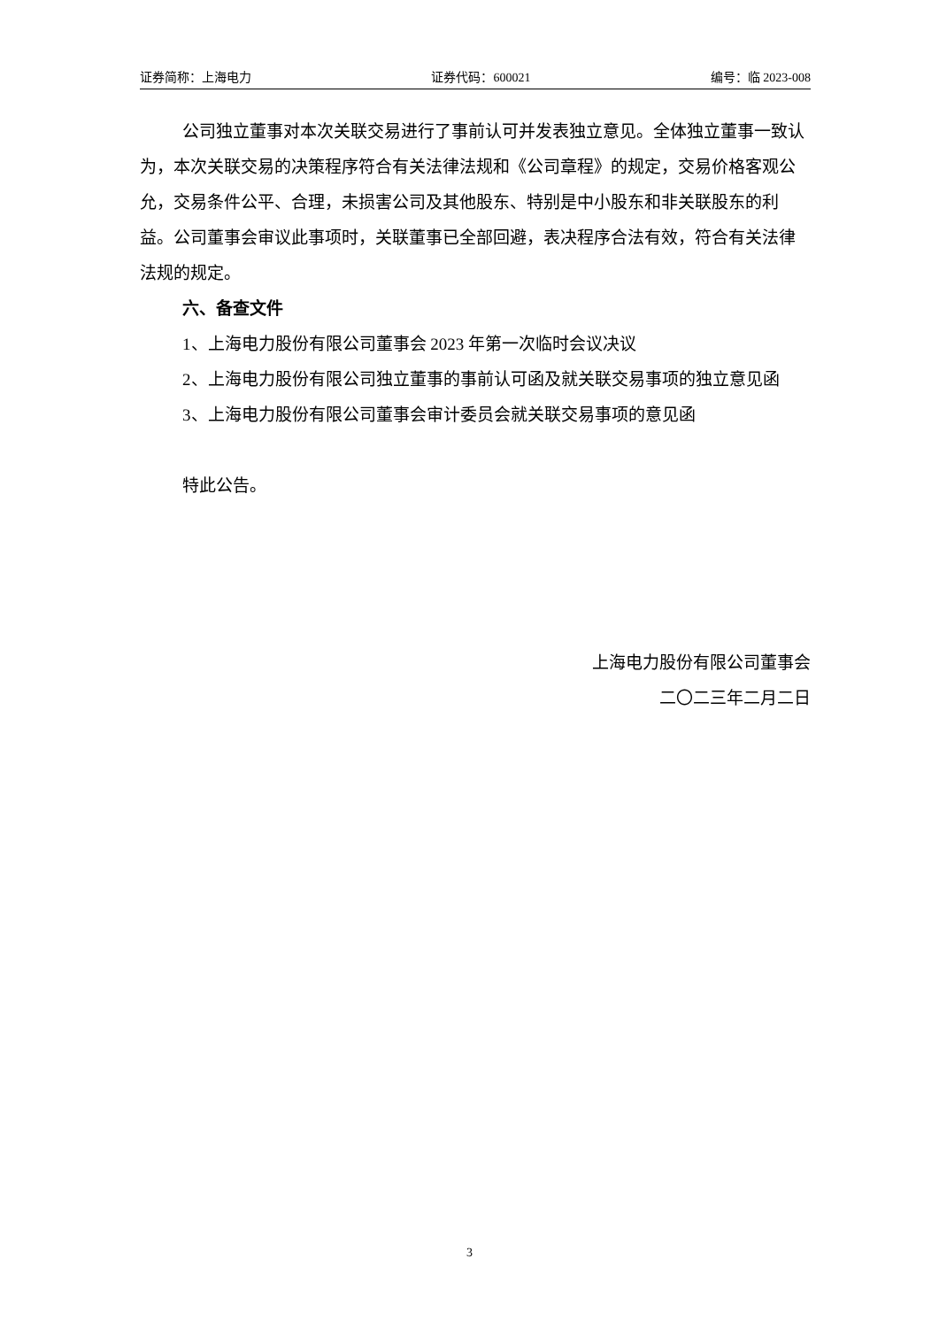证券简称：上海电力 证券代码：600021 编号：临 2023-008
公司独立董事对本次关联交易进行了事前认可并发表独立意见。全体独立董事一致认为，本次关联交易的决策程序符合有关法律法规和《公司章程》的规定，交易价格客观公允，交易条件公平、合理，未损害公司及其他股东、特别是中小股东和非关联股东的利益。公司董事会审议此事项时，关联董事已全部回避，表决程序合法有效，符合有关法律法规的规定。
六、备查文件
1、上海电力股份有限公司董事会 2023 年第一次临时会议决议
2、上海电力股份有限公司独立董事的事前认可函及就关联交易事项的独立意见函
3、上海电力股份有限公司董事会审计委员会就关联交易事项的意见函
特此公告。
上海电力股份有限公司董事会
二〇二三年二月二日
3